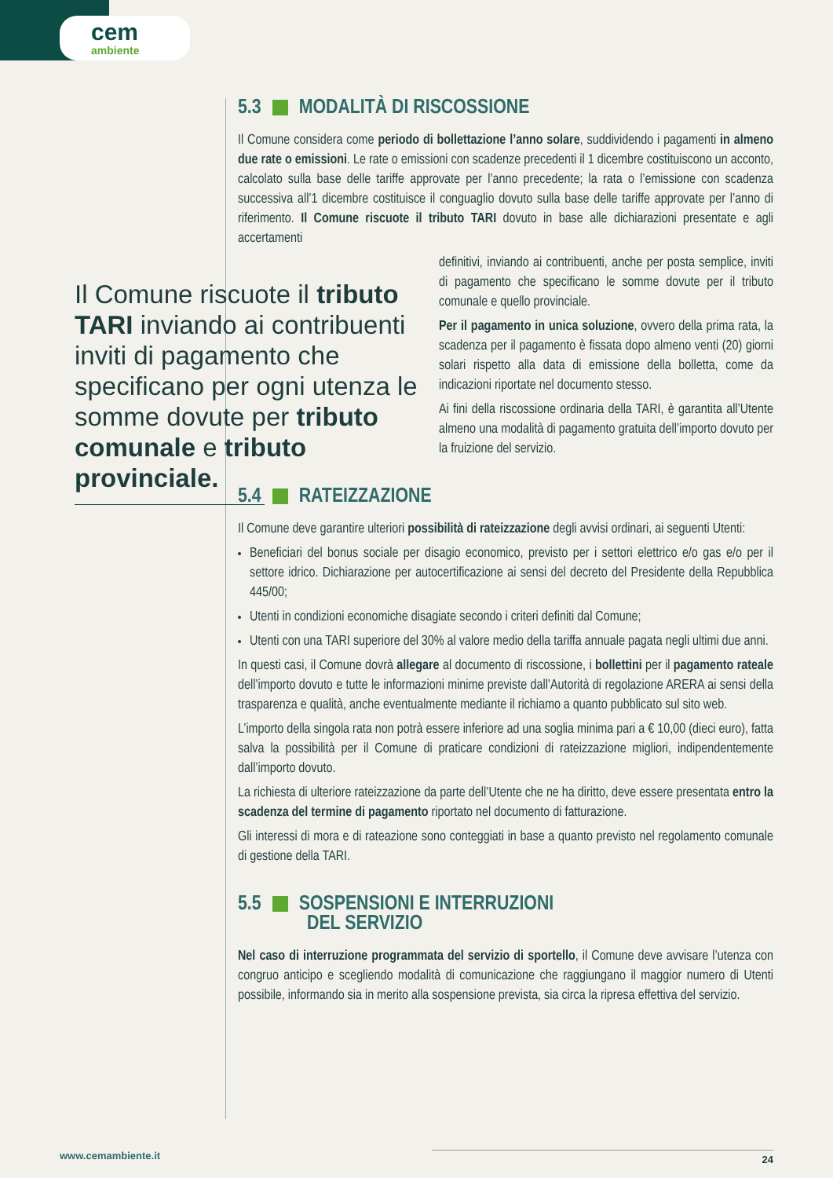cem
ambiente
5.3 MODALITÀ DI RISCOSSIONE
Il Comune considera come periodo di bollettazione l’anno solare, suddividendo i pagamenti in almeno due rate o emissioni. Le rate o emissioni con scadenze precedenti il 1 dicembre costituiscono un acconto, calcolato sulla base delle tariffe approvate per l’anno precedente; la rata o l’emissione con scadenza successiva all’1 dicembre costituisce il conguaglio dovuto sulla base delle tariffe approvate per l’anno di riferimento. Il Comune riscuote il tributo TARI dovuto in base alle dichiarazioni presentate e agli accertamenti
definitivi, inviando ai contribuenti, anche per posta semplice, inviti di pagamento che specificano le somme dovute per il tributo comunale e quello provinciale.
Per il pagamento in unica soluzione, ovvero della prima rata, la scadenza per il pagamento è fissata dopo almeno venti (20) giorni solari rispetto alla data di emissione della bolletta, come da indicazioni riportate nel documento stesso.
Ai fini della riscossione ordinaria della TARI, è garantita all’Utente almeno una modalità di pagamento gratuita dell’importo dovuto per la fruizione del servizio.
5.4 RATEIZZAZIONE
Il Comune deve garantire ulteriori possibilità di rateizzazione degli avvisi ordinari, ai seguenti Utenti:
Beneficiari del bonus sociale per disagio economico, previsto per i settori elettrico e/o gas e/o per il settore idrico. Dichiarazione per autocertificazione ai sensi del decreto del Presidente della Repubblica 445/00;
Utenti in condizioni economiche disagiate secondo i criteri definiti dal Comune;
Utenti con una TARI superiore del 30% al valore medio della tariffa annuale pagata negli ultimi due anni.
In questi casi, il Comune dovrà allegare al documento di riscossione, i bollettini per il pagamento rateale dell’importo dovuto e tutte le informazioni minime previste dall’Autorità di regolazione ARERA ai sensi della trasparenza e qualità, anche eventualmente mediante il richiamo a quanto pubblicato sul sito web.
L’importo della singola rata non potrà essere inferiore ad una soglia minima pari a € 10,00 (dieci euro), fatta salva la possibilità per il Comune di praticare condizioni di rateizzazione migliori, indipendentemente dall’importo dovuto.
La richiesta di ulteriore rateizzazione da parte dell’Utente che ne ha diritto, deve essere presentata entro la scadenza del termine di pagamento riportato nel documento di fatturazione.
Gli interessi di mora e di rateazione sono conteggiati in base a quanto previsto nel regolamento comunale di gestione della TARI.
5.5 SOSPENSIONI E INTERRUZIONI
DEL SERVIZIO
Nel caso di interruzione programmata del servizio di sportello, il Comune deve avvisare l’utenza con congruo anticipo e scegliendo modalità di comunicazione che raggiungano il maggior numero di Utenti possibile, informando sia in merito alla sospensione prevista, sia circa la ripresa effettiva del servizio.
Il Comune riscuote il tributo TARI inviando ai contribuenti inviti di pagamento che specificano per ogni utenza le somme dovute per tributo comunale e tributo provinciale.
www.cemambiente.it 24